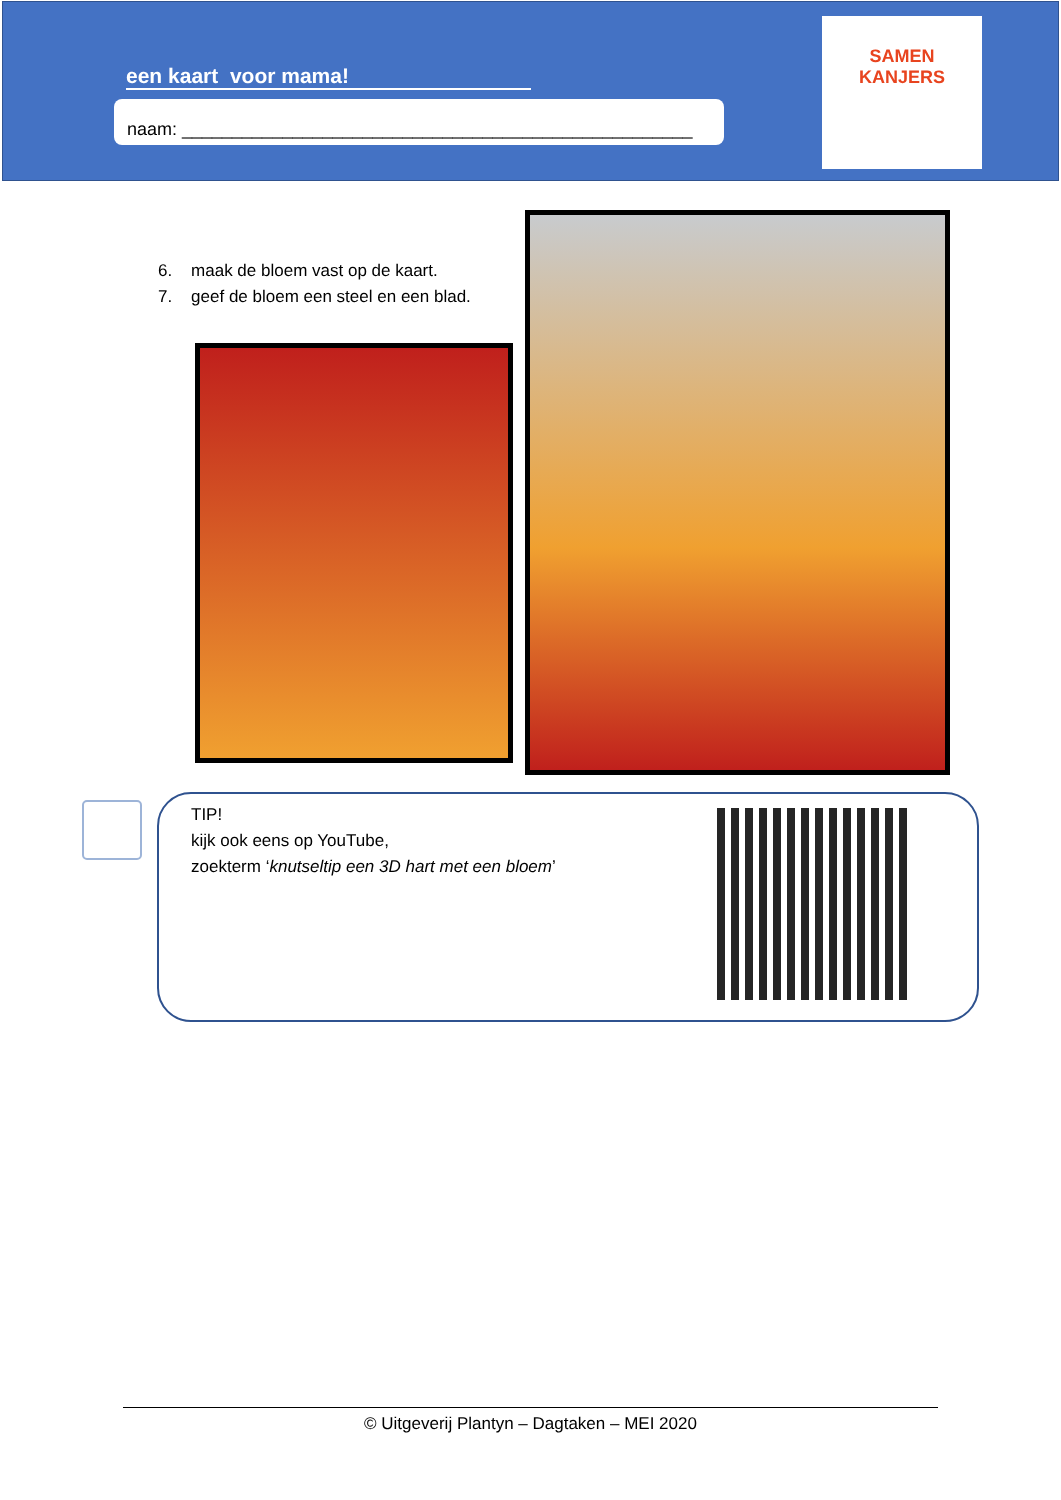een kaart voor mama!
naam: ___________________________________________________
SAMEN
KANJERS
6. maak de bloem vast op de kaart.
7. geef de bloem een steel en een blad.
TIP!
kijk ook eens op YouTube,
zoekterm ‘knutseltip een 3D hart met een bloem’
© Uitgeverij Plantyn – Dagtaken – MEI 2020